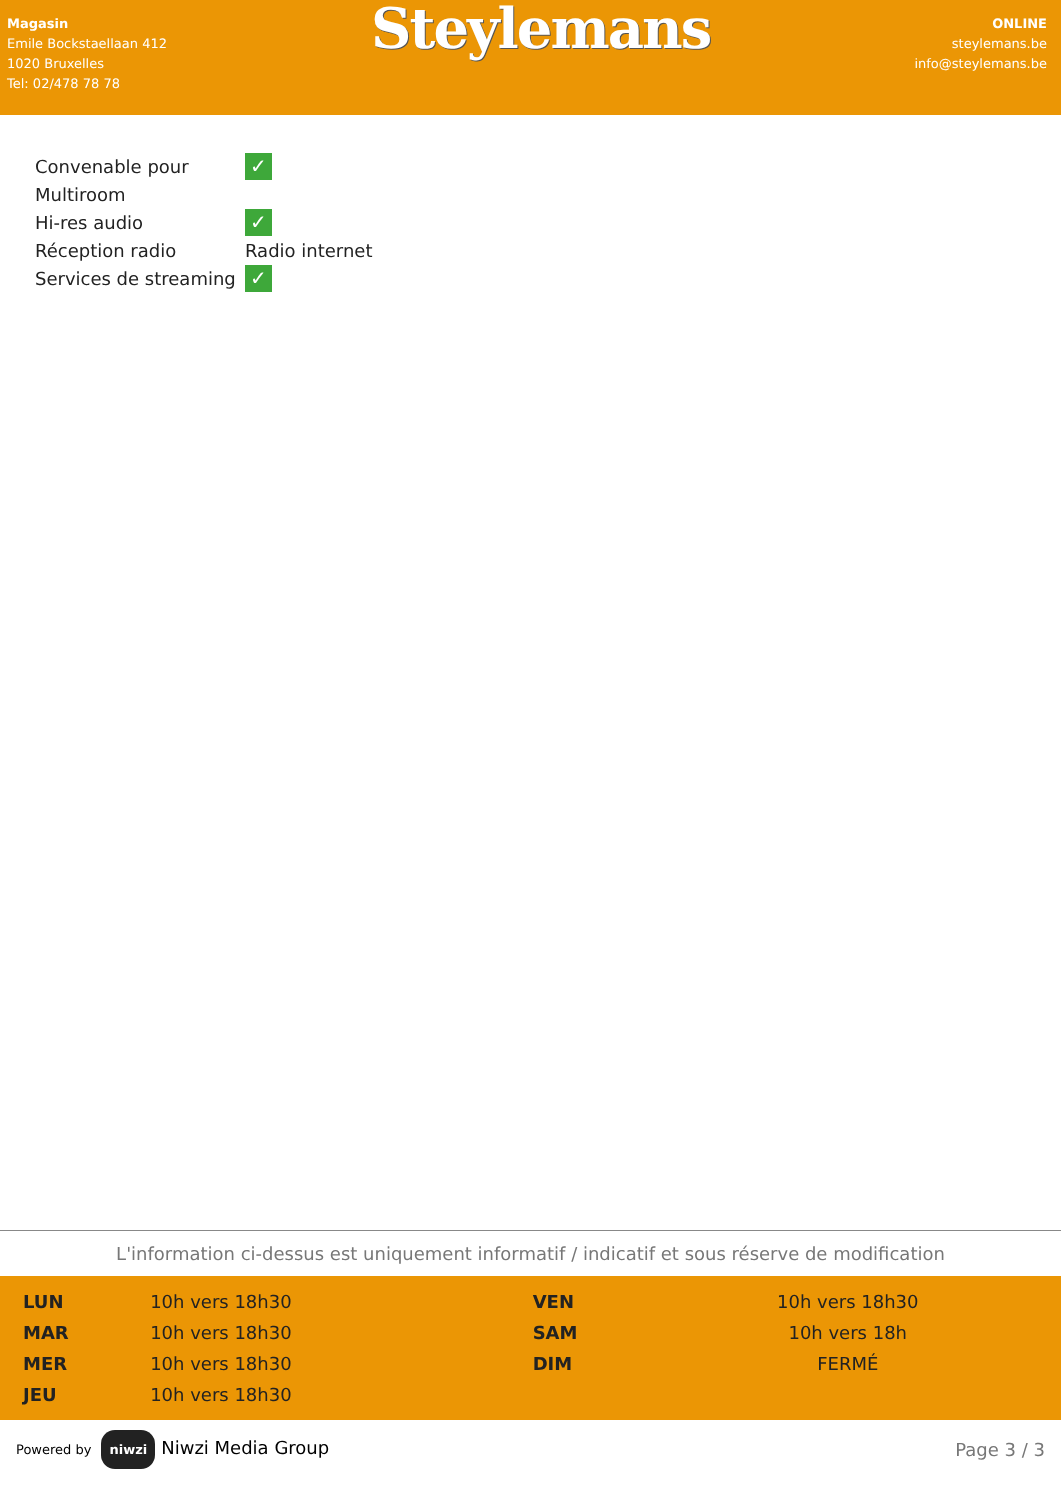Magasin
Emile Bockstaellaan 412
1020 Bruxelles
Tel: 02/478 78 78
Steylemans
ONLINE
steylemans.be
info@steylemans.be
| Convenable pour Multiroom | ✓ |
| Hi-res audio | ✓ |
| Réception radio | Radio internet |
| Services de streaming | ✓ |
L'information ci-dessus est uniquement informatif / indicatif et sous réserve de modification
| LUN | 10h vers 18h30 | VEN | 10h vers 18h30 |
| MAR | 10h vers 18h30 | SAM | 10h vers 18h |
| MER | 10h vers 18h30 | DIM | FERMÉ |
| JEU | 10h vers 18h30 | | |
Powered by niwzi Niwzi Media Group
Page 3 / 3